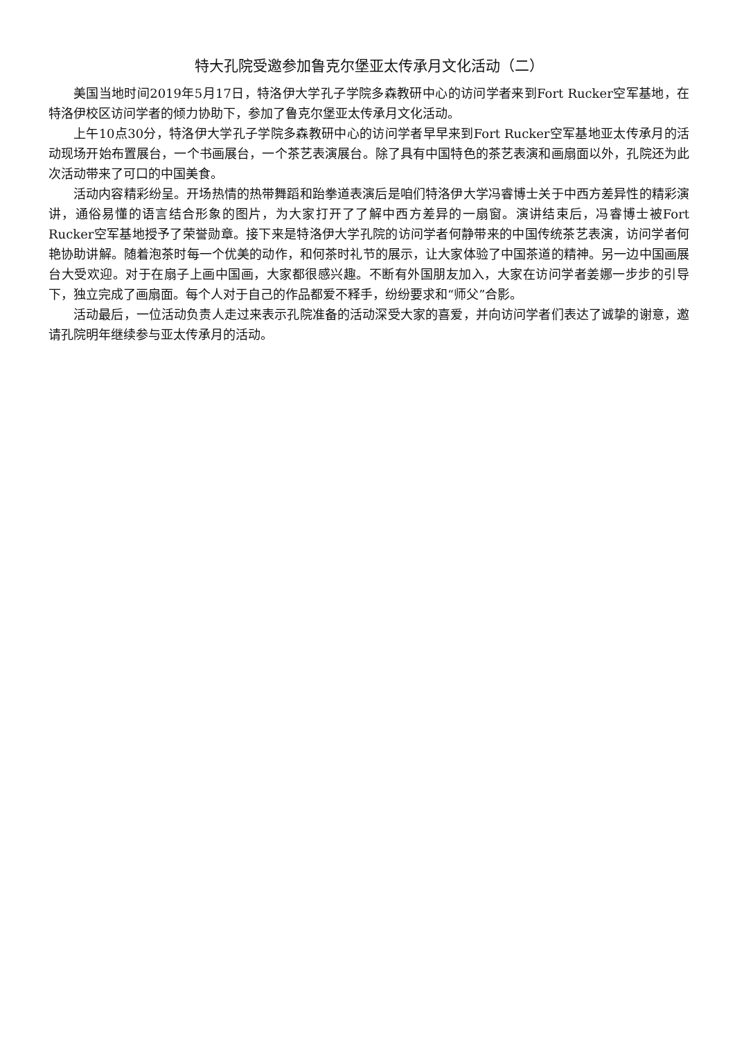特大孔院受邀参加鲁克尔堡亚太传承月文化活动（二）
美国当地时间2019年5月17日，特洛伊大学孔子学院多森教研中心的访问学者来到Fort Rucker空军基地，在特洛伊校区访问学者的倾力协助下，参加了鲁克尔堡亚太传承月文化活动。
上午10点30分，特洛伊大学孔子学院多森教研中心的访问学者早早来到Fort Rucker空军基地亚太传承月的活动现场开始布置展台，一个书画展台，一个茶艺表演展台。除了具有中国特色的茶艺表演和画扇面以外，孔院还为此次活动带来了可口的中国美食。
活动内容精彩纷呈。开场热情的热带舞蹈和跆拳道表演后是咱们特洛伊大学冯睿博士关于中西方差异性的精彩演讲，通俗易懂的语言结合形象的图片，为大家打开了了解中西方差异的一扇窗。演讲结束后，冯睿博士被Fort Rucker空军基地授予了荣誉勋章。接下来是特洛伊大学孔院的访问学者何静带来的中国传统茶艺表演，访问学者何艳协助讲解。随着泡茶时每一个优美的动作，和何茶时礼节的展示，让大家体验了中国茶道的精神。另一边中国画展台大受欢迎。对于在扇子上画中国画，大家都很感兴趣。不断有外国朋友加入，大家在访问学者姜娜一步步的引导下，独立完成了画扇面。每个人对于自己的作品都爱不释手，纷纷要求和“师父”合影。
活动最后，一位活动负责人走过来表示孔院准备的活动深受大家的喜爱，并向访问学者们表达了诚挚的谢意，邀请孔院明年继续参与亚太传承月的活动。